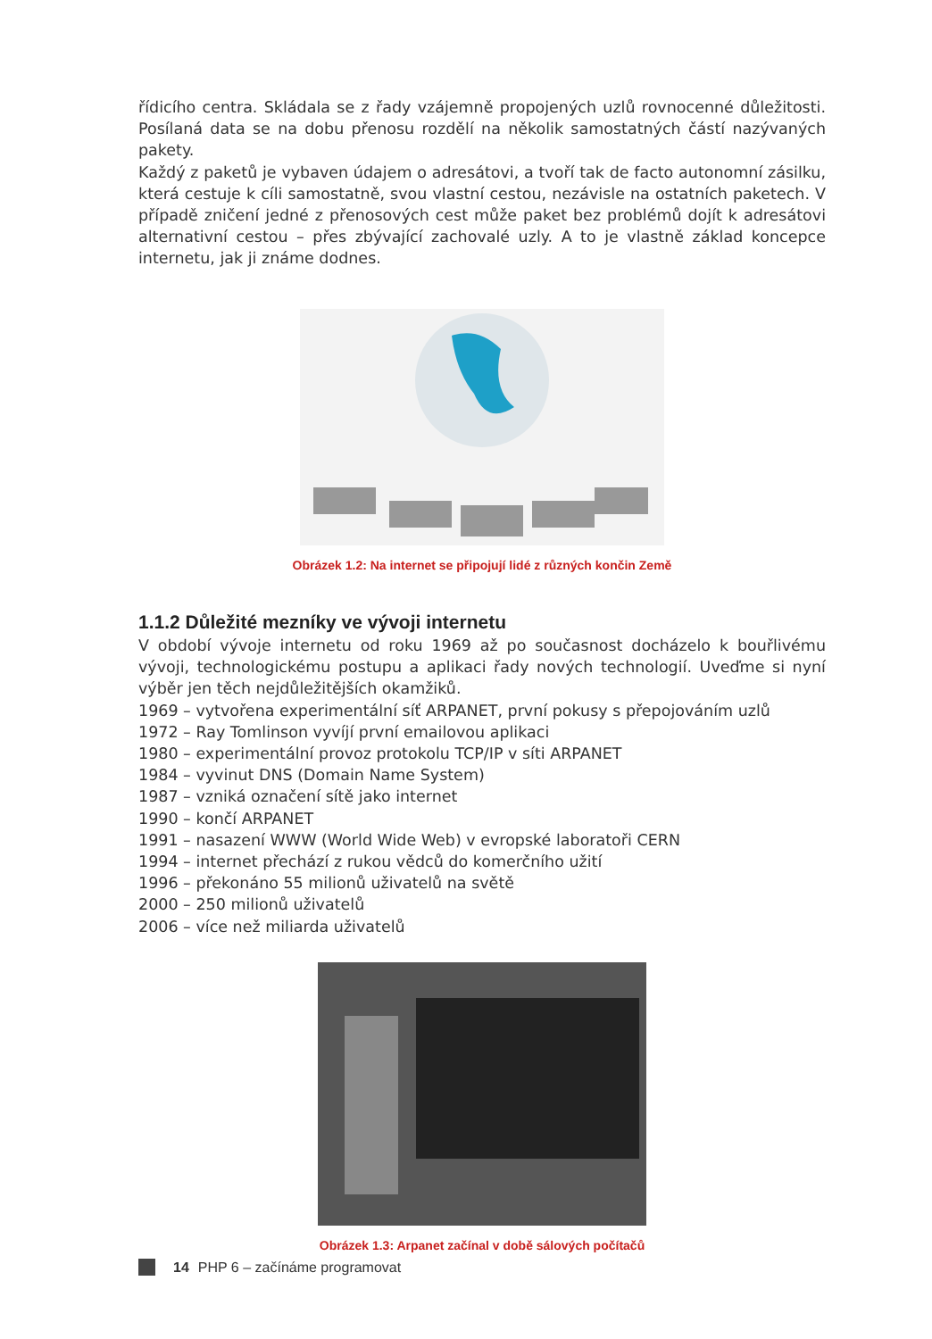řídicího centra. Skládala se z řady vzájemně propojených uzlů rovnocenné důležitosti. Posílaná data se na dobu přenosu rozdělí na několik samostatných částí nazývaných pakety.
Každý z paketů je vybaven údajem o adresátovi, a tvoří tak de facto autonomní zásilku, která cestuje k cíli samostatně, svou vlastní cestou, nezávisle na ostatních paketech. V případě zničení jedné z přenosových cest může paket bez problémů dojít k adresátovi alternativní cestou – přes zbývající zachovalé uzly. A to je vlastně základ koncepce internetu, jak ji známe dodnes.
Obrázek 1.2: Na internet se připojují lidé z různých končin Země
1.1.2 Důležité mezníky ve vývoji internetu
V období vývoje internetu od roku 1969 až po současnost docházelo k bouřlivému vývoji, technologickému postupu a aplikaci řady nových technologií. Uveďme si nyní výběr jen těch nejdůležitějších okamžiků.
1969 – vytvořena experimentální síť ARPANET, první pokusy s přepojováním uzlů
1972 – Ray Tomlinson vyvíjí první emailovou aplikaci
1980 – experimentální provoz protokolu TCP/IP v síti ARPANET
1984 – vyvinut DNS (Domain Name System)
1987 – vzniká označení sítě jako internet
1990 – končí ARPANET
1991 – nasazení WWW (World Wide Web) v evropské laboratoři CERN
1994 – internet přechází z rukou vědců do komerčního užití
1996 – překonáno 55 milionů uživatelů na světě
2000 – 250 milionů uživatelů
2006 – více než miliarda uživatelů
Obrázek 1.3: Arpanet začínal v době sálových počítačů
14 PHP 6 – začínáme programovat